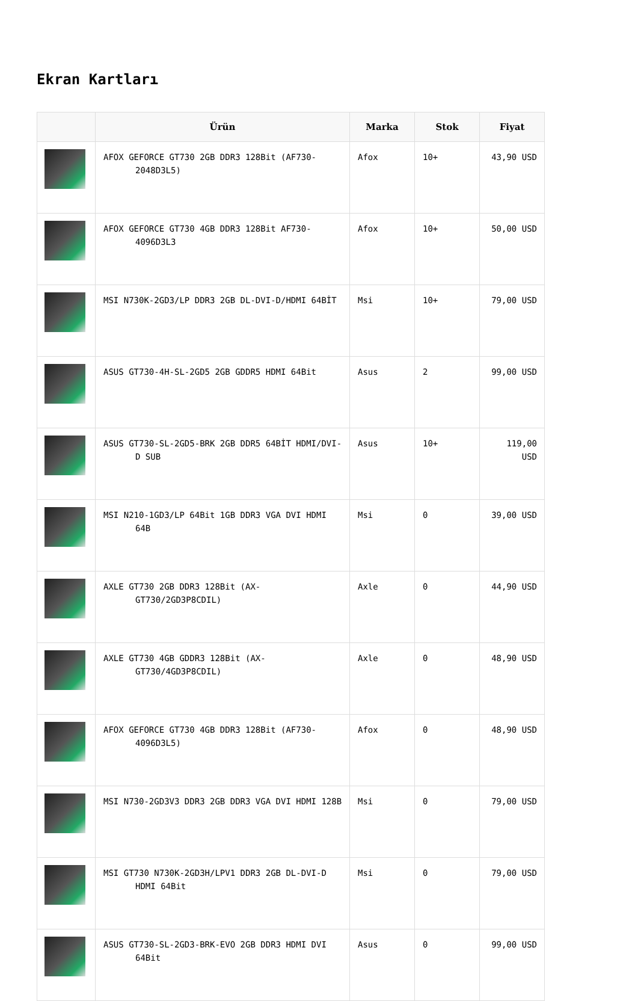Ekran Kartları
| | Ürün | Marka | Stok | Fiyat |
| --- | --- | --- | --- | --- |
| | AFOX GEFORCE GT730 2GB DDR3 128Bit (AF730-2048D3L5) | Afox | 10+ | 43,90 USD |
| | AFOX GEFORCE GT730 4GB DDR3 128Bit AF730-4096D3L3 | Afox | 10+ | 50,00 USD |
| | MSI N730K-2GD3/LP DDR3 2GB DL-DVI-D/HDMI 64BİT | Msi | 10+ | 79,00 USD |
| | ASUS GT730-4H-SL-2GD5 2GB GDDR5 HDMI 64Bit | Asus | 2 | 99,00 USD |
| | ASUS GT730-SL-2GD5-BRK 2GB DDR5 64BİT HDMI/DVI-D SUB | Asus | 10+ | 119,00 USD |
| | MSI N210-1GD3/LP 64Bit 1GB DDR3 VGA DVI HDMI 64B | Msi | 0 | 39,00 USD |
| | AXLE GT730 2GB DDR3 128Bit (AX-GT730/2GD3P8CDIL) | Axle | 0 | 44,90 USD |
| | AXLE GT730 4GB GDDR3 128Bit (AX-GT730/4GD3P8CDIL) | Axle | 0 | 48,90 USD |
| | AFOX GEFORCE GT730 4GB DDR3 128Bit (AF730-4096D3L5) | Afox | 0 | 48,90 USD |
| | MSI N730-2GD3V3 DDR3 2GB DDR3 VGA DVI HDMI 128B | Msi | 0 | 79,00 USD |
| | MSI GT730 N730K-2GD3H/LPV1 DDR3 2GB DL-DVI-D HDMI 64Bit | Msi | 0 | 79,00 USD |
| | ASUS GT730-SL-2GD3-BRK-EVO 2GB DDR3 HDMI DVI 64Bit | Asus | 0 | 99,00 USD |